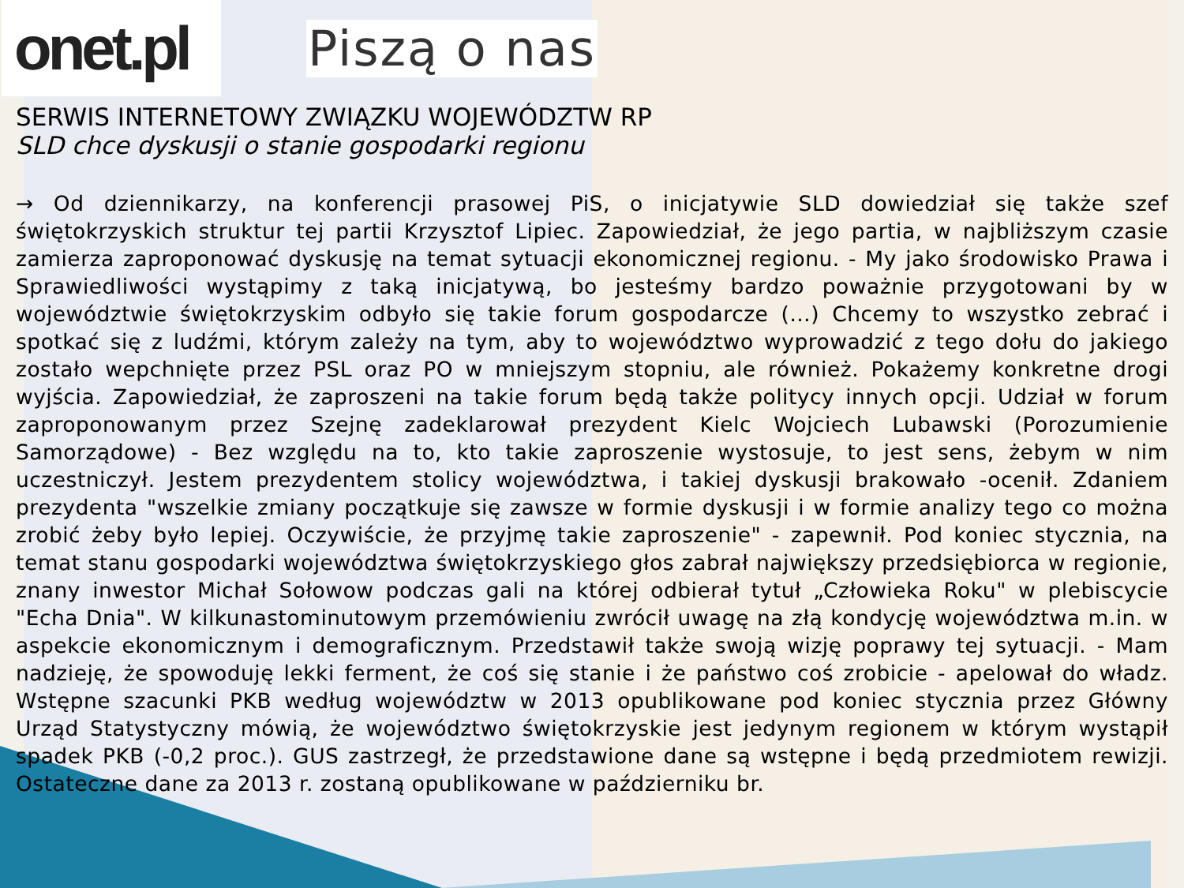onet.pl
Piszą o nas
SERWIS INTERNETOWY ZWIĄZKU WOJEWÓDZTW RP
SLD chce dyskusji o stanie gospodarki regionu
→ Od dziennikarzy, na konferencji prasowej PiS, o inicjatywie SLD dowiedział się także szef świętokrzyskich struktur tej partii Krzysztof Lipiec. Zapowiedział, że jego partia, w najbliższym czasie zamierza zaproponować dyskusję na temat sytuacji ekonomicznej regionu. - My jako środowisko Prawa i Sprawiedliwości wystąpimy z taką inicjatywą, bo jesteśmy bardzo poważnie przygotowani by w województwie świętokrzyskim odbyło się takie forum gospodarcze (…) Chcemy to wszystko zebrać i spotkać się z ludźmi, którym zależy na tym, aby to województwo wyprowadzić z tego dołu do jakiego zostało wepchnięte przez PSL oraz PO w mniejszym stopniu, ale również. Pokażemy konkretne drogi wyjścia. Zapowiedział, że zaproszeni na takie forum będą także politycy innych opcji. Udział w forum zaproponowanym przez Szejnę zadeklarował prezydent Kielc Wojciech Lubawski (Porozumienie Samorządowe) - Bez względu na to, kto takie zaproszenie wystosuje, to jest sens, żebym w nim uczestniczył. Jestem prezydentem stolicy województwa, i takiej dyskusji brakowało -ocenił. Zdaniem prezydenta "wszelkie zmiany początkuje się zawsze w formie dyskusji i w formie analizy tego co można zrobić żeby było lepiej. Oczywiście, że przyjmę takie zaproszenie" - zapewnił. Pod koniec stycznia, na temat stanu gospodarki województwa świętokrzyskiego głos zabrał największy przedsiębiorca w regionie, znany inwestor Michał Sołowow podczas gali na której odbierał tytuł „Człowieka Roku" w plebiscycie "Echa Dnia". W kilkunastominutowym przemówieniu zwrócił uwagę na złą kondycję województwa m.in. w aspekcie ekonomicznym i demograficznym. Przedstawił także swoją wizję poprawy tej sytuacji. - Mam nadzieję, że spowoduję lekki ferment, że coś się stanie i że państwo coś zrobicie - apelował do władz. Wstępne szacunki PKB według województw w 2013 opublikowane pod koniec stycznia przez Główny Urząd Statystyczny mówią, że województwo świętokrzyskie jest jedynym regionem w którym wystąpił spadek PKB (-0,2 proc.). GUS zastrzegł, że przedstawione dane są wstępne i będą przedmiotem rewizji. Ostateczne dane za 2013 r. zostaną opublikowane w październiku br.